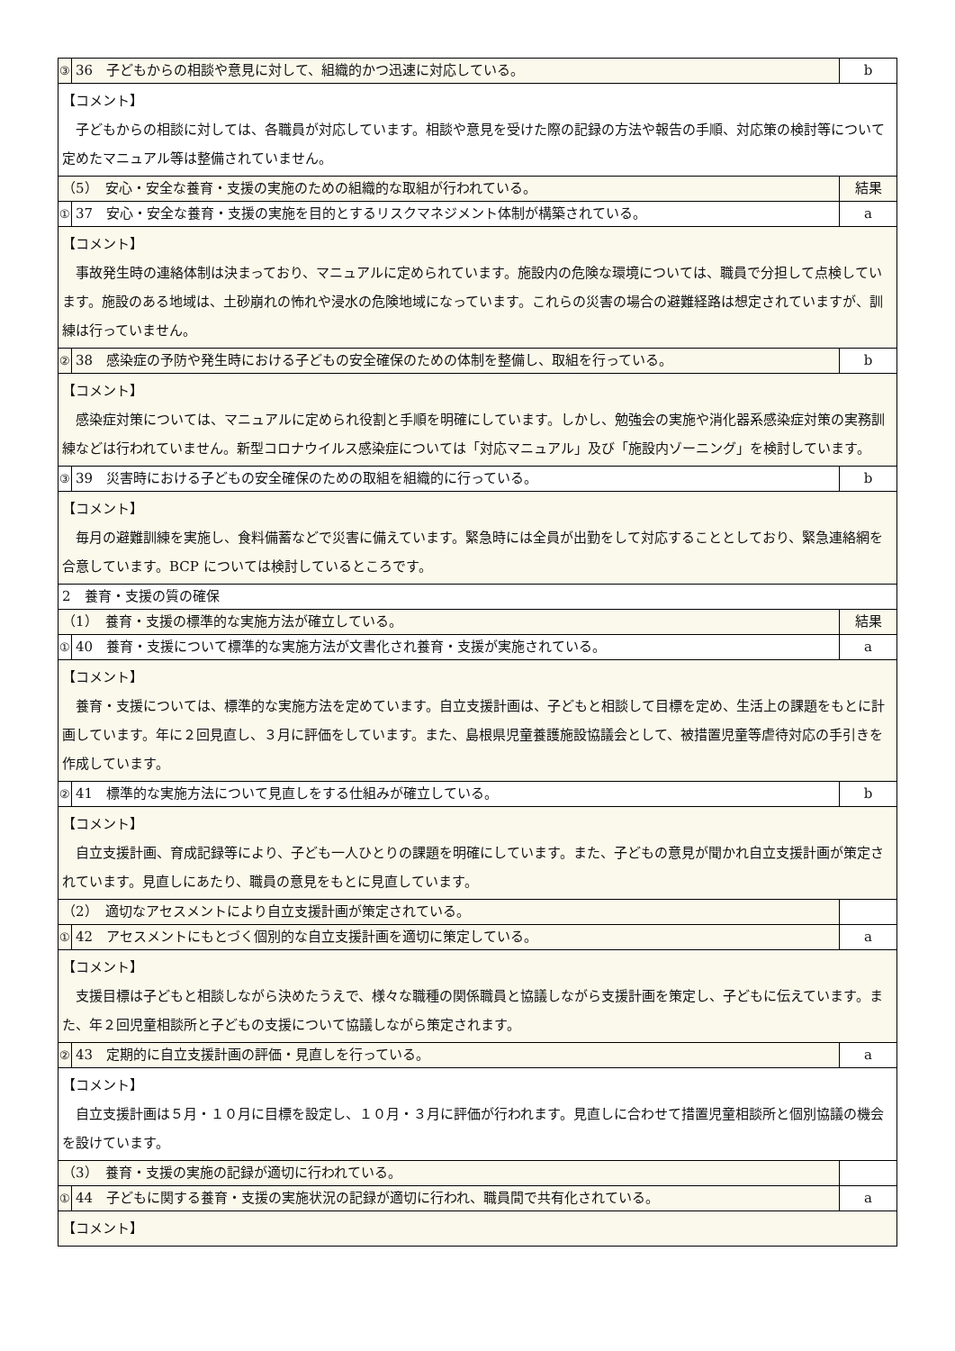| ③ | 36 子どもからの相談や意見に対して、組織的かつ迅速に対応している。 | b |
| 【コメント】 子どもからの相談に対しては、各職員が対応しています。相談や意見を受けた際の記録の方法や報告の手順、対応策の検討等について定めたマニュアル等は整備されていません。 | | |
| （5） 安心・安全な養育・支援の実施のための組織的な取組が行われている。 | | 結果 |
| ① | 37 安心・安全な養育・支援の実施を目的とするリスクマネジメント体制が構築されている。 | a |
| 【コメント】 事故発生時の連絡体制は決まっており、マニュアルに定められています。施設内の危険な環境については、職員で分担して点検しています。施設のある地域は、土砂崩れの怖れや浸水の危険地域になっています。これらの災害の場合の避難経路は想定されていますが、訓練は行っていません。 | | |
| ② | 38 感染症の予防や発生時における子どもの安全確保のための体制を整備し、取組を行っている。 | b |
| 【コメント】 感染症対策については、マニュアルに定められ役割と手順を明確にしています。しかし、勉強会の実施や消化器系感染症対策の実務訓練などは行われていません。新型コロナウイルス感染症については「対応マニュアル」及び「施設内ゾーニング」を検討しています。 | | |
| ③ | 39 災害時における子どもの安全確保のための取組を組織的に行っている。 | b |
| 【コメント】 毎月の避難訓練を実施し、食料備蓄などで災害に備えています。緊急時には全員が出勤をして対応することとしており、緊急連絡網を合意しています。BCP については検討しているところです。 | | |
| 2 養育・支援の質の確保 | | |
| （1） 養育・支援の標準的な実施方法が確立している。 | | 結果 |
| ① | 40 養育・支援について標準的な実施方法が文書化され養育・支援が実施されている。 | a |
| 【コメント】 養育・支援については、標準的な実施方法を定めています。自立支援計画は、子どもと相談して目標を定め、生活上の課題をもとに計画しています。年に２回見直し、３月に評価をしています。また、島根県児童養護施設協議会として、被措置児童等虐待対応の手引きを作成しています。 | | |
| ② | 41 標準的な実施方法について見直しをする仕組みが確立している。 | b |
| 【コメント】 自立支援計画、育成記録等により、子ども一人ひとりの課題を明確にしています。また、子どもの意見が聞かれ自立支援計画が策定されています。見直しにあたり、職員の意見をもとに見直しています。 | | |
| （2） 適切なアセスメントにより自立支援計画が策定されている。 | | |
| ① | 42 アセスメントにもとづく個別的な自立支援計画を適切に策定している。 | a |
| 【コメント】 支援目標は子どもと相談しながら決めたうえで、様々な職種の関係職員と協議しながら支援計画を策定し、子どもに伝えています。また、年２回児童相談所と子どもの支援について協議しながら策定されます。 | | |
| ② | 43 定期的に自立支援計画の評価・見直しを行っている。 | a |
| 【コメント】 自立支援計画は５月・１０月に目標を設定し、１０月・３月に評価が行われます。見直しに合わせて措置児童相談所と個別協議の機会を設けています。 | | |
| （3） 養育・支援の実施の記録が適切に行われている。 | | |
| ① | 44 子どもに関する養育・支援の実施状況の記録が適切に行われ、職員間で共有化されている。 | a |
| 【コメント】 | | |